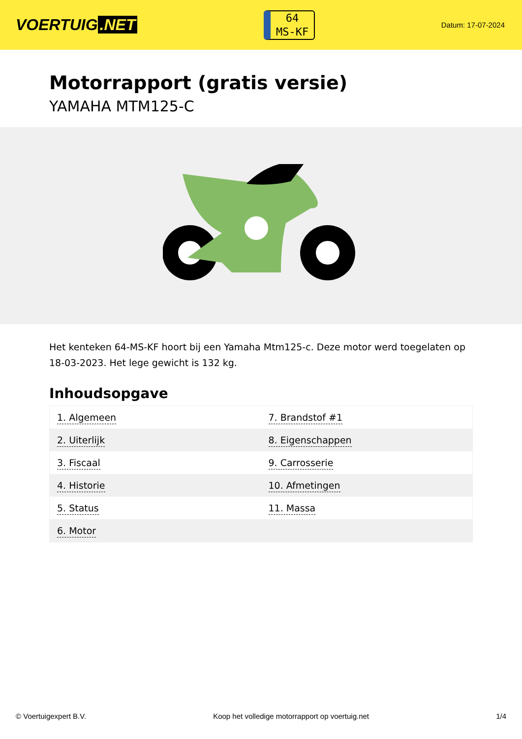VOERTUIG.NET
64
MS-KF
Datum: 17-07-2024
Motorrapport (gratis versie)
YAMAHA MTM125-C
Het kenteken 64-MS-KF hoort bij een Yamaha Mtm125-c. Deze motor werd toegelaten op 18-03-2023. Het lege gewicht is 132 kg.
Inhoudsopgave
| 1. Algemeen | 7. Brandstof #1 |
| 2. Uiterlijk | 8. Eigenschappen |
| 3. Fiscaal | 9. Carrosserie |
| 4. Historie | 10. Afmetingen |
| 5. Status | 11. Massa |
| 6. Motor | |
© Voertuigexpert B.V. Koop het volledige motorrapport op voertuig.net 1/4